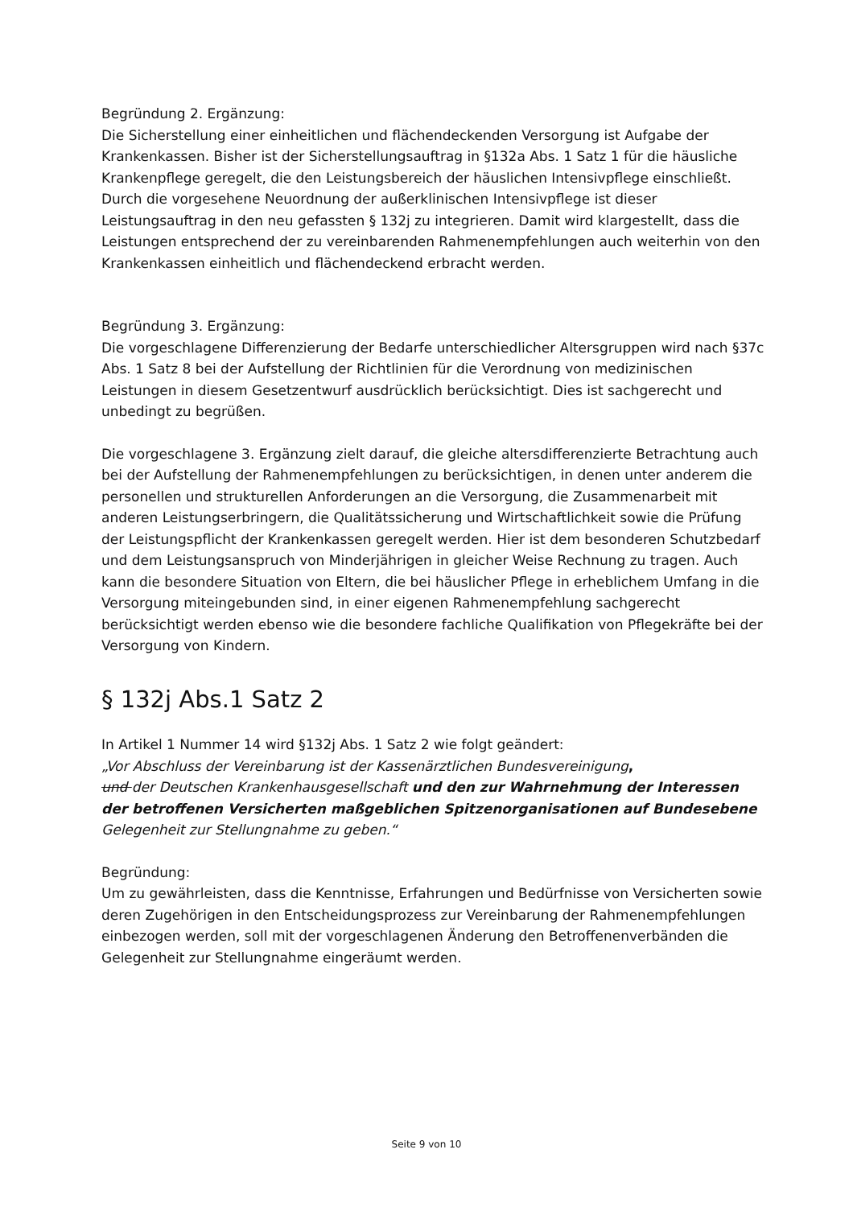Begründung 2. Ergänzung:
Die Sicherstellung einer einheitlichen und flächendeckenden Versorgung ist Aufgabe der Krankenkassen. Bisher ist der Sicherstellungsauftrag in §132a Abs. 1 Satz 1 für die häusliche Krankenpflege geregelt, die den Leistungsbereich der häuslichen Intensivpflege einschließt. Durch die vorgesehene Neuordnung der außerklinischen Intensivpflege ist dieser Leistungsauftrag in den neu gefassten § 132j zu integrieren. Damit wird klargestellt, dass die Leistungen entsprechend der zu vereinbarenden Rahmenempfehlungen auch weiterhin von den Krankenkassen einheitlich und flächendeckend erbracht werden.
Begründung 3. Ergänzung:
Die vorgeschlagene Differenzierung der Bedarfe unterschiedlicher Altersgruppen wird nach §37c Abs. 1 Satz 8 bei der Aufstellung der Richtlinien für die Verordnung von medizinischen Leistungen in diesem Gesetzentwurf ausdrücklich berücksichtigt. Dies ist sachgerecht und unbedingt zu begrüßen.
Die vorgeschlagene 3. Ergänzung zielt darauf, die gleiche altersdifferenzierte Betrachtung auch bei der Aufstellung der Rahmenempfehlungen zu berücksichtigen, in denen unter anderem die personellen und strukturellen Anforderungen an die Versorgung, die Zusammenarbeit mit anderen Leistungserbringern, die Qualitätssicherung und Wirtschaftlichkeit sowie die Prüfung der Leistungspflicht der Krankenkassen geregelt werden. Hier ist dem besonderen Schutzbedarf und dem Leistungsanspruch von Minderjährigen in gleicher Weise Rechnung zu tragen. Auch kann die besondere Situation von Eltern, die bei häuslicher Pflege in erheblichem Umfang in die Versorgung miteingebunden sind, in einer eigenen Rahmenempfehlung sachgerecht berücksichtigt werden ebenso wie die besondere fachliche Qualifikation von Pflegekräfte bei der Versorgung von Kindern.
§ 132j Abs.1 Satz 2
In Artikel 1 Nummer 14 wird §132j Abs. 1 Satz 2 wie folgt geändert:
„Vor Abschluss der Vereinbarung ist der Kassenärztlichen Bundesvereinigung,
und der Deutschen Krankenhausgesellschaft und den zur Wahrnehmung der Interessen der betroffenen Versicherten maßgeblichen Spitzenorganisationen auf Bundesebene Gelegenheit zur Stellungnahme zu geben.“
Begründung:
Um zu gewährleisten, dass die Kenntnisse, Erfahrungen und Bedürfnisse von Versicherten sowie deren Zugehörigen in den Entscheidungsprozess zur Vereinbarung der Rahmenempfehlungen einbezogen werden, soll mit der vorgeschlagenen Änderung den Betroffenenverbänden die Gelegenheit zur Stellungnahme eingeräumt werden.
Seite 9 von 10